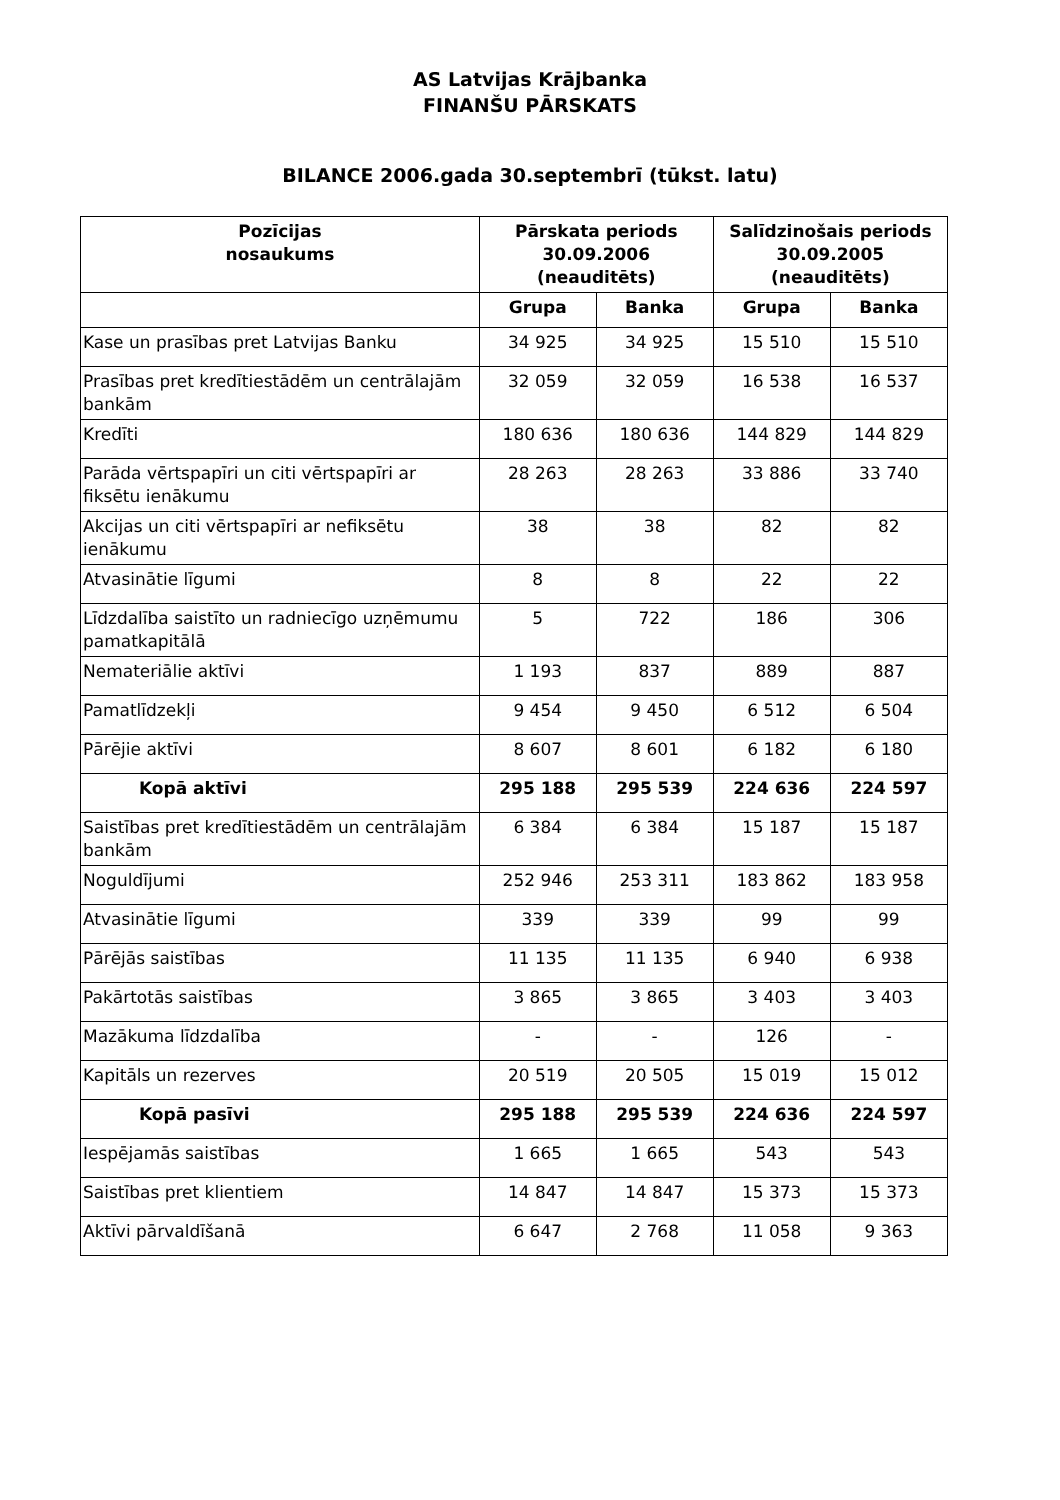AS Latvijas Krājbanka
FINANŠU PĀRSKATS
BILANCE 2006.gada 30.septembrī (tūkst. latu)
| Pozīcijas nosaukums | Pārskata periods 30.09.2006 (neauditēts) | | Salīdzinošais periods 30.09.2005 (neauditēts) | |
| --- | --- | --- | --- | --- |
| | Grupa | Banka | Grupa | Banka |
| Kase un prasības pret Latvijas Banku | 34 925 | 34 925 | 15 510 | 15 510 |
| Prasības pret kredītiestādēm un centrālajām bankām | 32 059 | 32 059 | 16 538 | 16 537 |
| Kredīti | 180 636 | 180 636 | 144 829 | 144 829 |
| Parāda vērtspapīri un citi vērtspapīri ar fiksētu ienākumu | 28 263 | 28 263 | 33 886 | 33 740 |
| Akcijas un citi vērtspapīri ar nefiksētu ienākumu | 38 | 38 | 82 | 82 |
| Atvasinātie līgumi | 8 | 8 | 22 | 22 |
| Līdzdalība saistīto un radniecīgo uzņēmumu pamatkapitālā | 5 | 722 | 186 | 306 |
| Nemateriālie aktīvi | 1 193 | 837 | 889 | 887 |
| Pamatlīdzekļi | 9 454 | 9 450 | 6 512 | 6 504 |
| Pārējie aktīvi | 8 607 | 8 601 | 6 182 | 6 180 |
| Kopā aktīvi | 295 188 | 295 539 | 224 636 | 224 597 |
| Saistības pret kredītiestādēm un centrālajām bankām | 6 384 | 6 384 | 15 187 | 15 187 |
| Noguldījumi | 252 946 | 253 311 | 183 862 | 183 958 |
| Atvasinātie līgumi | 339 | 339 | 99 | 99 |
| Pārējās saistības | 11 135 | 11 135 | 6 940 | 6 938 |
| Pakārtotās saistības | 3 865 | 3 865 | 3 403 | 3 403 |
| Mazākuma līdzdalība | - | - | 126 | - |
| Kapitāls un rezerves | 20 519 | 20 505 | 15 019 | 15 012 |
| Kopā pasīvi | 295 188 | 295 539 | 224 636 | 224 597 |
| Iespējamās saistības | 1 665 | 1 665 | 543 | 543 |
| Saistības pret klientiem | 14 847 | 14 847 | 15 373 | 15 373 |
| Aktīvi pārvaldīšanā | 6 647 | 2 768 | 11 058 | 9 363 |